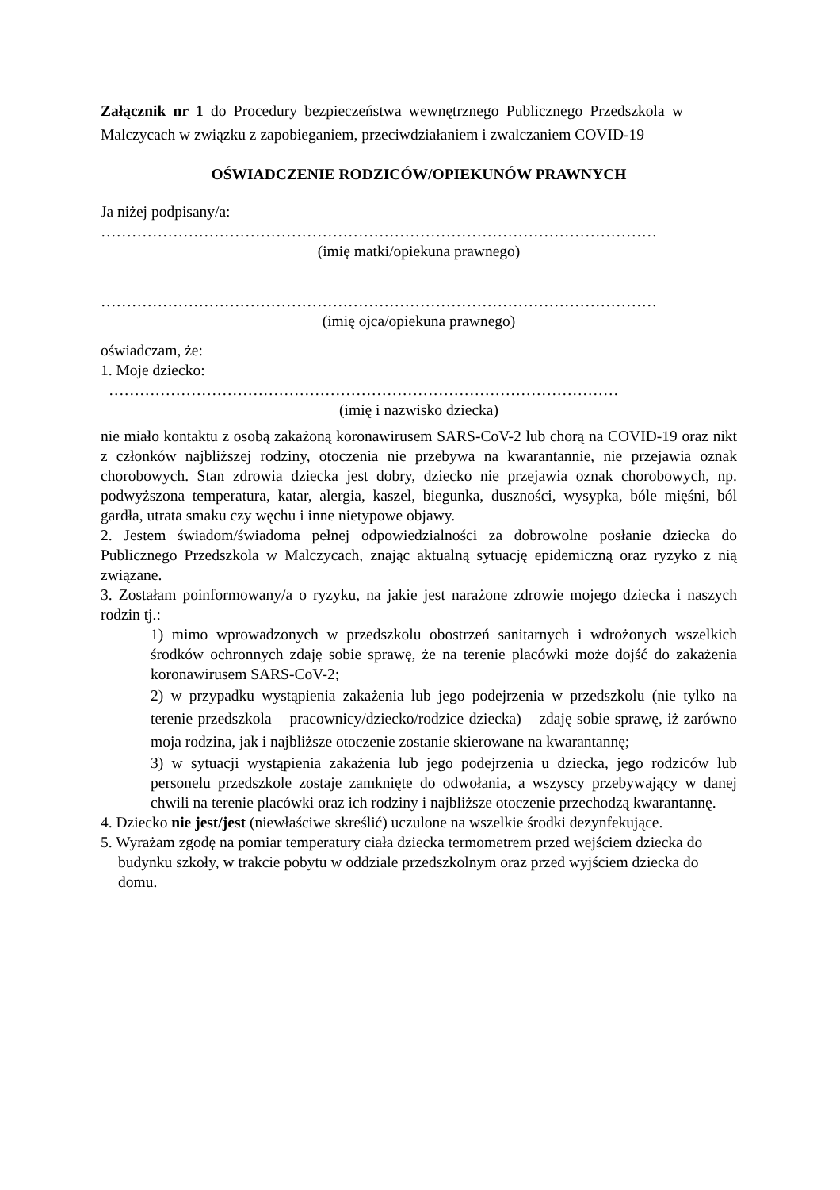Załącznik nr 1 do Procedury bezpieczeństwa wewnętrznego Publicznego Przedszkola w Malczycach w związku z zapobieganiem, przeciwdziałaniem i zwalczaniem COVID-19
OŚWIADCZENIE RODZICÓW/OPIEKUNÓW PRAWNYCH
Ja niżej podpisany/a:
………………………………………………………………………………………………
(imię matki/opiekuna prawnego)
………………………………………………………………………………………………
(imię ojca/opiekuna prawnego)
oświadczam, że:
1. Moje dziecko:
………………………………………………………………………………………
(imię i nazwisko dziecka)
nie miało kontaktu z osobą zakażoną koronawirusem SARS-CoV-2 lub chorą na COVID-19 oraz nikt z członków najbliższej rodziny, otoczenia nie przebywa na kwarantannie, nie przejawia oznak chorobowych. Stan zdrowia dziecka jest dobry, dziecko nie przejawia oznak chorobowych, np. podwyższona temperatura, katar, alergia, kaszel, biegunka, duszności, wysypka, bóle mięśni, ból gardła, utrata smaku czy węchu i inne nietypowe objawy.
2. Jestem świadom/świadoma pełnej odpowiedzialności za dobrowolne posłanie dziecka do Publicznego Przedszkola w Malczycach, znając aktualną sytuację epidemiczną oraz ryzyko z nią związane.
3. Zostałam poinformowany/a o ryzyku, na jakie jest narażone zdrowie mojego dziecka i naszych rodzin tj.:
1) mimo wprowadzonych w przedszkolu obostrzeń sanitarnych i wdrożonych wszelkich środków ochronnych zdaję sobie sprawę, że na terenie placówki może dojść do zakażenia koronawirusem SARS-CoV-2;
2) w przypadku wystąpienia zakażenia lub jego podejrzenia w przedszkolu (nie tylko na terenie przedszkola – pracownicy/dziecko/rodzice dziecka) – zdaję sobie sprawę, iż zarówno moja rodzina, jak i najbliższe otoczenie zostanie skierowane na kwarantannę;
3) w sytuacji wystąpienia zakażenia lub jego podejrzenia u dziecka, jego rodziców lub personelu przedszkole zostaje zamknięte do odwołania, a wszyscy przebywający w danej chwili na terenie placówki oraz ich rodziny i najbliższe otoczenie przechodzą kwarantannę.
4. Dziecko nie jest/jest (niewłaściwe skreślić) uczulone na wszelkie środki dezynfekujące.
5. Wyrażam zgodę na pomiar temperatury ciała dziecka termometrem przed wejściem dziecka do budynku szkoły, w trakcie pobytu w oddziale przedszkolnym oraz przed wyjściem dziecka do domu.